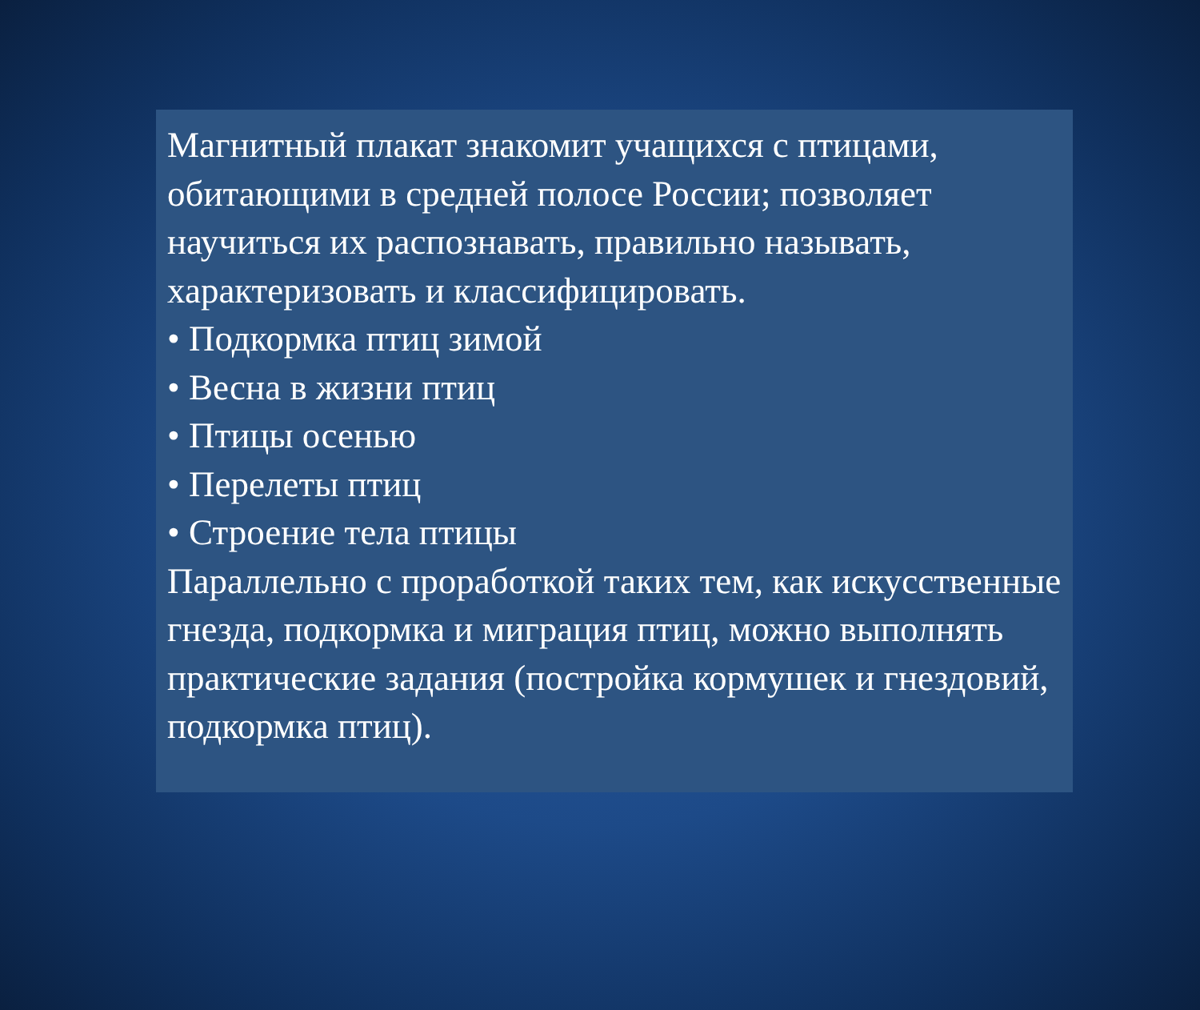Магнитный плакат знакомит учащихся с птицами, обитающими в средней полосе России; позволяет научиться их распознавать, правильно называть, характеризовать и классифицировать.
• Подкормка птиц зимой
• Весна в жизни птиц
• Птицы осенью
• Перелеты птиц
• Строение тела птицы
Параллельно с проработкой таких тем, как искусственные гнезда, подкормка и миграция птиц, можно выполнять практические задания (постройка кормушек и гнездовий, подкормка птиц).